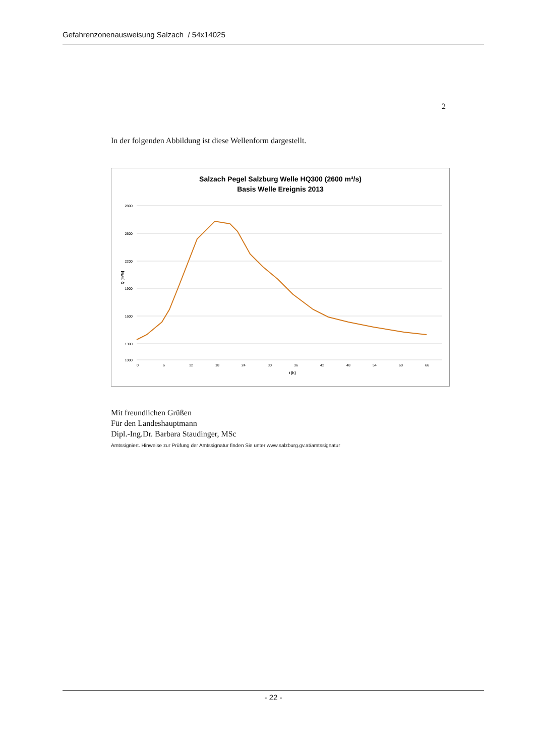Gefahrenzonenausweisung Salzach / 54x14025
2
In der folgenden Abbildung ist diese Wellenform dargestellt.
Salzach Pegel Salzburg Welle HQ300 (2600 m³/s)
Basis Welle Ereignis 2013
2800
2500
2200
1900
1600
1300
1000
Q [m³/s]
0
6
12
18
24
30
36
42
48
54
60
66
t [h]
Mit freundlichen Grüßen
Für den Landeshauptmann
Dipl.-Ing.Dr. Barbara Staudinger, MSc
Amtssigniert. Hinweise zur Prüfung der Amtssignatur finden Sie unter www.salzburg.gv.at/amtssignatur
- 22 -